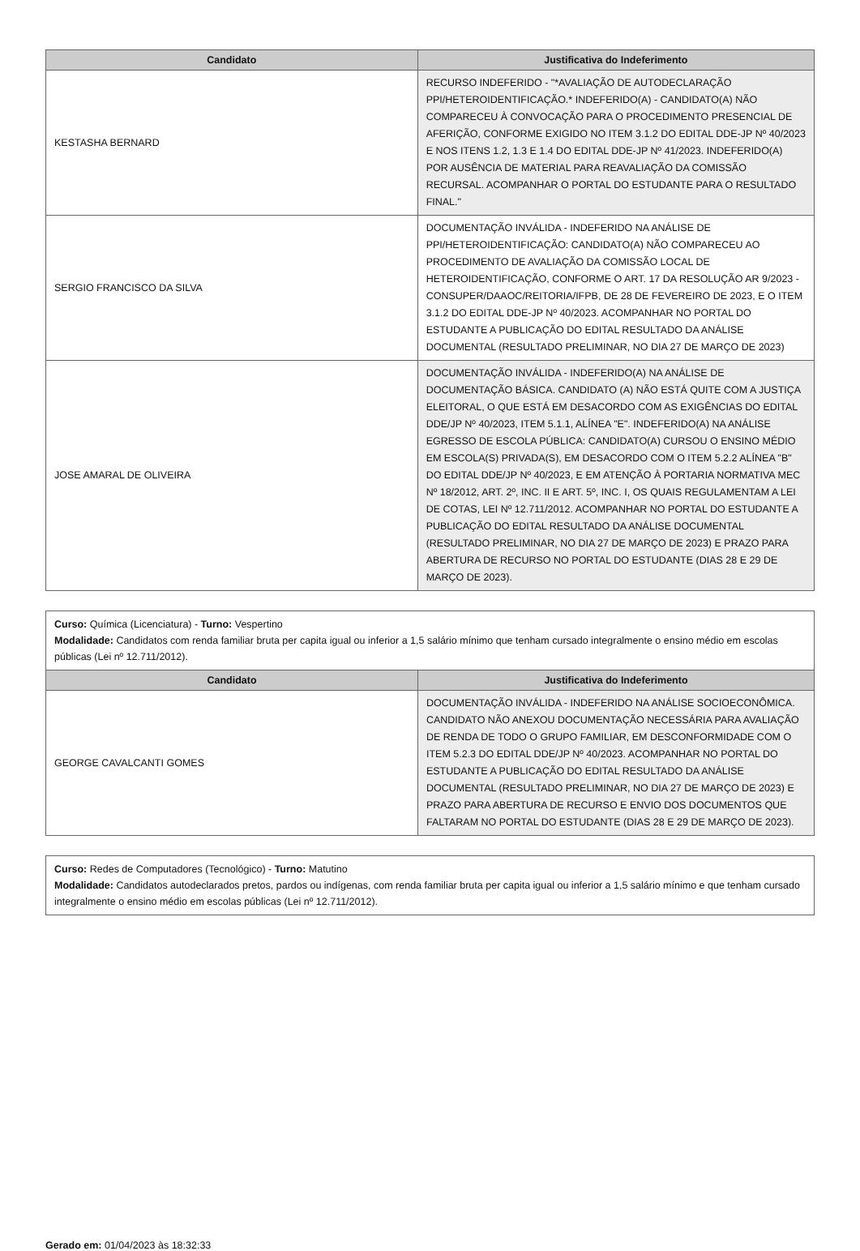| Candidato | Justificativa do Indeferimento |
| --- | --- |
| KESTASHA BERNARD | RECURSO INDEFERIDO - "*AVALIAÇÃO DE AUTODECLARAÇÃO PPI/HETEROIDENTIFICAÇÃO.* INDEFERIDO(A) - CANDIDATO(A) NÃO COMPARECEU À CONVOCAÇÃO PARA O PROCEDIMENTO PRESENCIAL DE AFERIÇÃO, CONFORME EXIGIDO NO ITEM 3.1.2 DO EDITAL DDE-JP Nº 40/2023 E NOS ITENS 1.2, 1.3 E 1.4 DO EDITAL DDE-JP Nº 41/2023. INDEFERIDO(A) POR AUSÊNCIA DE MATERIAL PARA REAVALIAÇÃO DA COMISSÃO RECURSAL. ACOMPANHAR O PORTAL DO ESTUDANTE PARA O RESULTADO FINAL." |
| SERGIO FRANCISCO DA SILVA | DOCUMENTAÇÃO INVÁLIDA - INDEFERIDO NA ANÁLISE DE PPI/HETEROIDENTIFICAÇÃO: CANDIDATO(A) NÃO COMPARECEU AO PROCEDIMENTO DE AVALIAÇÃO DA COMISSÃO LOCAL DE HETEROIDENTIFICAÇÃO, CONFORME O ART. 17 DA RESOLUÇÃO AR 9/2023 - CONSUPER/DAAOC/REITORIA/IFPB, DE 28 DE FEVEREIRO DE 2023, E O ITEM 3.1.2 DO EDITAL DDE-JP Nº 40/2023. ACOMPANHAR NO PORTAL DO ESTUDANTE A PUBLICAÇÃO DO EDITAL RESULTADO DA ANÁLISE DOCUMENTAL (RESULTADO PRELIMINAR, NO DIA 27 DE MARÇO DE 2023) |
| JOSE AMARAL DE OLIVEIRA | DOCUMENTAÇÃO INVÁLIDA - INDEFERIDO(A) NA ANÁLISE DE DOCUMENTAÇÃO BÁSICA. CANDIDATO (A) NÃO ESTÁ QUITE COM A JUSTIÇA ELEITORAL, O QUE ESTÁ EM DESACORDO COM AS EXIGÊNCIAS DO EDITAL DDE/JP Nº 40/2023, ITEM 5.1.1, ALÍNEA "E". INDEFERIDO(A) NA ANÁLISE EGRESSO DE ESCOLA PÚBLICA: CANDIDATO(A) CURSOU O ENSINO MÉDIO EM ESCOLA(S) PRIVADA(S), EM DESACORDO COM O ITEM 5.2.2 ALÍNEA "B" DO EDITAL DDE/JP Nº 40/2023, E EM ATENÇÃO À PORTARIA NORMATIVA MEC Nº 18/2012, ART. 2º, INC. II E ART. 5º, INC. I, OS QUAIS REGULAMENTAM A LEI DE COTAS, LEI Nº 12.711/2012. ACOMPANHAR NO PORTAL DO ESTUDANTE A PUBLICAÇÃO DO EDITAL RESULTADO DA ANÁLISE DOCUMENTAL (RESULTADO PRELIMINAR, NO DIA 27 DE MARÇO DE 2023) E PRAZO PARA ABERTURA DE RECURSO NO PORTAL DO ESTUDANTE (DIAS 28 E 29 DE MARÇO DE 2023). |
Curso: Química (Licenciatura) - Turno: Vespertino
Modalidade: Candidatos com renda familiar bruta per capita igual ou inferior a 1,5 salário mínimo que tenham cursado integralmente o ensino médio em escolas públicas (Lei nº 12.711/2012).
| Candidato | Justificativa do Indeferimento |
| --- | --- |
| GEORGE CAVALCANTI GOMES | DOCUMENTAÇÃO INVÁLIDA - INDEFERIDO NA ANÁLISE SOCIOECONÔMICA. CANDIDATO NÃO ANEXOU DOCUMENTAÇÃO NECESSÁRIA PARA AVALIAÇÃO DE RENDA DE TODO O GRUPO FAMILIAR, EM DESCONFORMIDADE COM O ITEM 5.2.3 DO EDITAL DDE/JP Nº 40/2023. ACOMPANHAR NO PORTAL DO ESTUDANTE A PUBLICAÇÃO DO EDITAL RESULTADO DA ANÁLISE DOCUMENTAL (RESULTADO PRELIMINAR, NO DIA 27 DE MARÇO DE 2023) E PRAZO PARA ABERTURA DE RECURSO E ENVIO DOS DOCUMENTOS QUE FALTARAM NO PORTAL DO ESTUDANTE (DIAS 28 E 29 DE MARÇO DE 2023). |
Curso: Redes de Computadores (Tecnológico) - Turno: Matutino
Modalidade: Candidatos autodeclarados pretos, pardos ou indígenas, com renda familiar bruta per capita igual ou inferior a 1,5 salário mínimo e que tenham cursado integralmente o ensino médio em escolas públicas (Lei nº 12.711/2012).
Gerado em: 01/04/2023 às 18:32:33